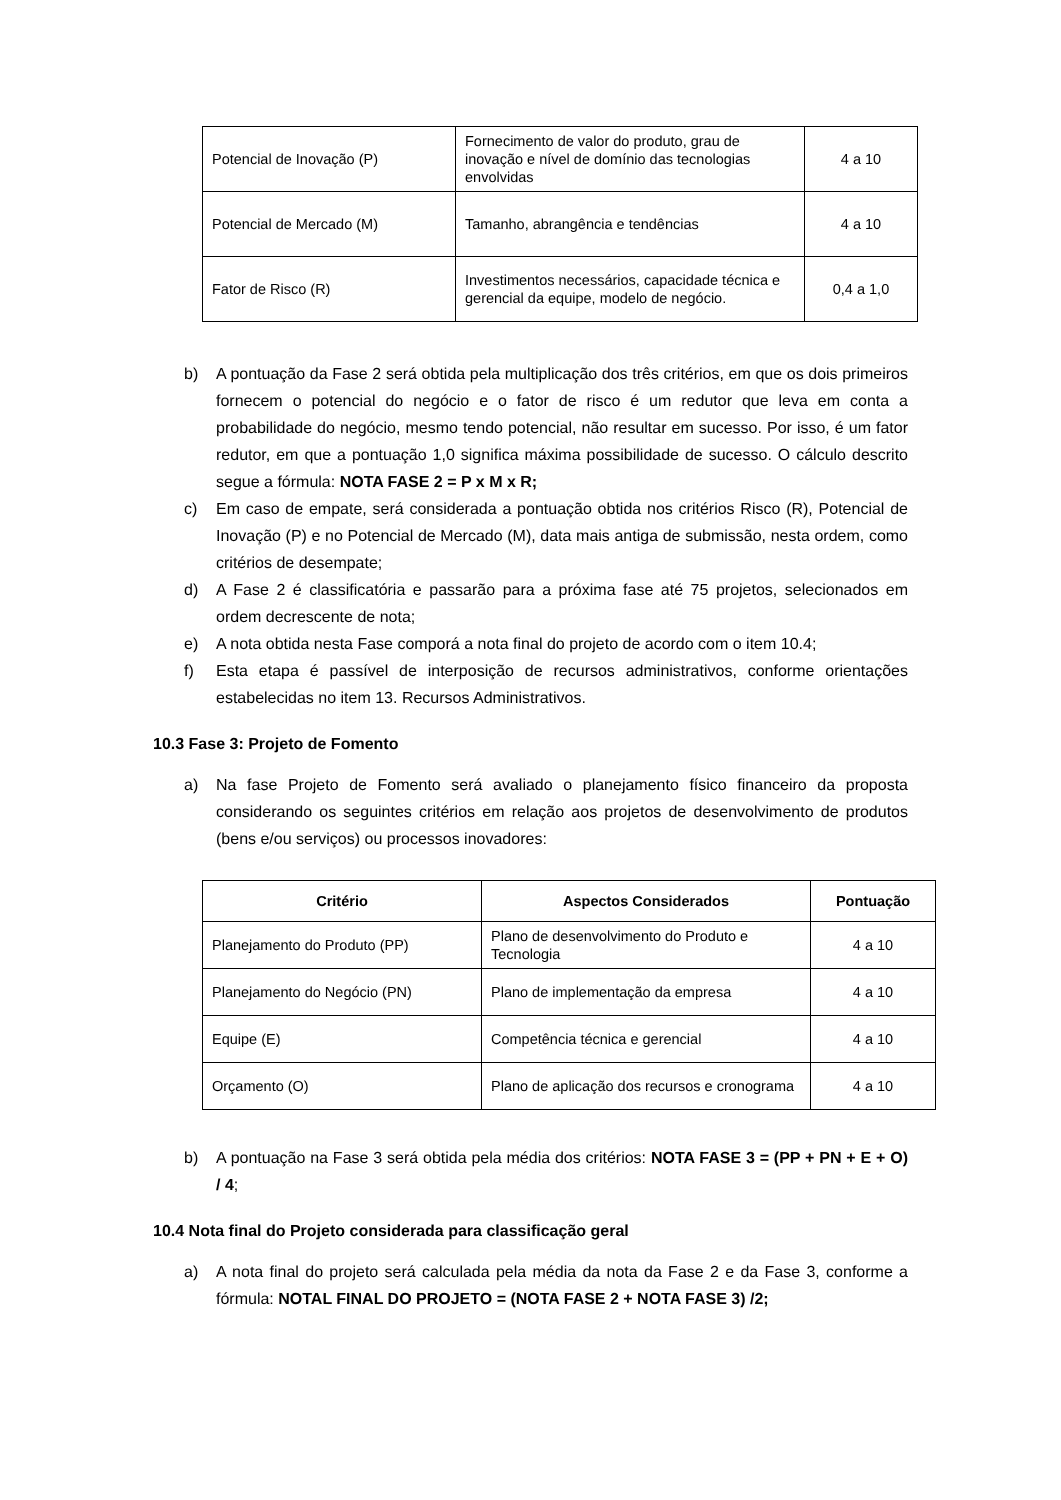| Potencial de Inovação (P) | Fornecimento de valor do produto, grau de inovação e nível de domínio das tecnologias envolvidas | 4 a 10 |
| Potencial de Mercado (M) | Tamanho, abrangência e tendências | 4 a 10 |
| Fator de Risco (R) | Investimentos necessários, capacidade técnica e gerencial da equipe, modelo de negócio. | 0,4 a 1,0 |
b) A pontuação da Fase 2 será obtida pela multiplicação dos três critérios, em que os dois primeiros fornecem o potencial do negócio e o fator de risco é um redutor que leva em conta a probabilidade do negócio, mesmo tendo potencial, não resultar em sucesso. Por isso, é um fator redutor, em que a pontuação 1,0 significa máxima possibilidade de sucesso. O cálculo descrito segue a fórmula: NOTA FASE 2 = P x M x R;
c) Em caso de empate, será considerada a pontuação obtida nos critérios Risco (R), Potencial de Inovação (P) e no Potencial de Mercado (M), data mais antiga de submissão, nesta ordem, como critérios de desempate;
d) A Fase 2 é classificatória e passarão para a próxima fase até 75 projetos, selecionados em ordem decrescente de nota;
e) A nota obtida nesta Fase comporá a nota final do projeto de acordo com o item 10.4;
f) Esta etapa é passível de interposição de recursos administrativos, conforme orientações estabelecidas no item 13. Recursos Administrativos.
10.3 Fase 3: Projeto de Fomento
a) Na fase Projeto de Fomento será avaliado o planejamento físico financeiro da proposta considerando os seguintes critérios em relação aos projetos de desenvolvimento de produtos (bens e/ou serviços) ou processos inovadores:
| Critério | Aspectos Considerados | Pontuação |
| --- | --- | --- |
| Planejamento do Produto (PP) | Plano de desenvolvimento do Produto e Tecnologia | 4 a 10 |
| Planejamento do Negócio (PN) | Plano de implementação da empresa | 4 a 10 |
| Equipe (E) | Competência técnica e gerencial | 4 a 10 |
| Orçamento (O) | Plano de aplicação dos recursos e cronograma | 4 a 10 |
b) A pontuação na Fase 3 será obtida pela média dos critérios: NOTA FASE 3 = (PP + PN + E + O) / 4;
10.4 Nota final do Projeto considerada para classificação geral
a) A nota final do projeto será calculada pela média da nota da Fase 2 e da Fase 3, conforme a fórmula: NOTAL FINAL DO PROJETO = (NOTA FASE 2 + NOTA FASE 3) /2;